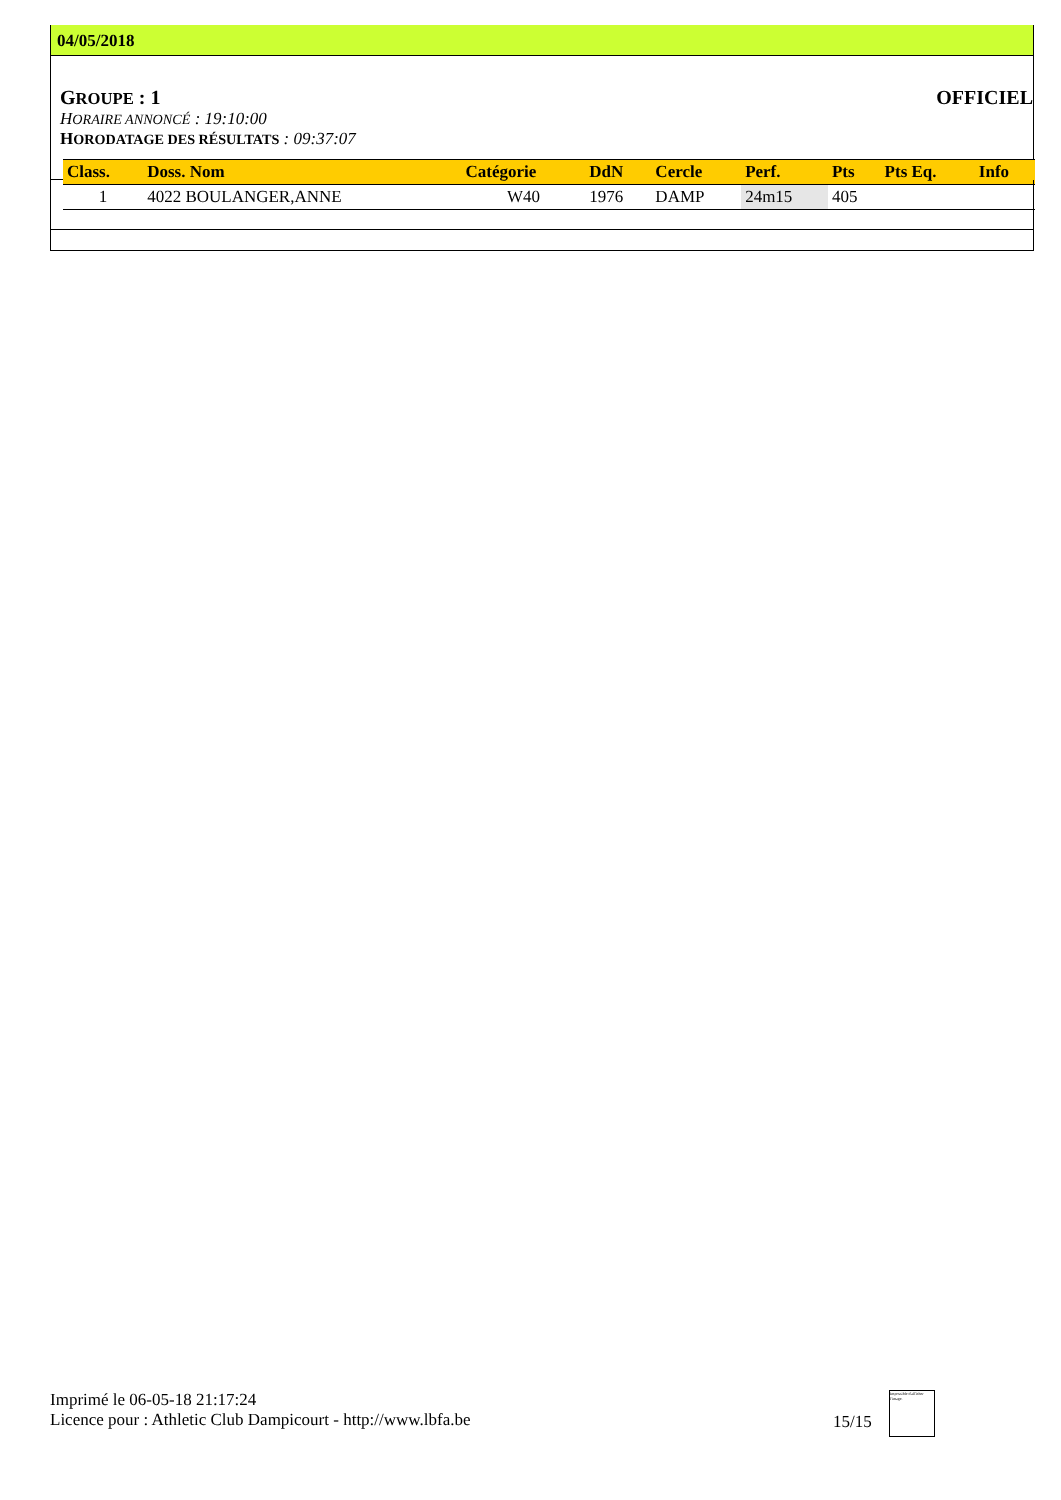04/05/2018
GROUPE : 1 OFFICIEL
HORAIRE ANNONCÉ : 19:10:00
HORODATAGE DES RÉSULTATS : 09:37:07
| Class. | Doss. Nom | Catégorie | DdN | Cercle | Perf. | Pts | Pts Eq. | Info |
| --- | --- | --- | --- | --- | --- | --- | --- | --- |
| 1 | 4022 BOULANGER,ANNE | W40 | 1976 | DAMP | 24m15 | 405 | | |
Imprimé le 06-05-18 21:17:24
Licence pour : Athletic Club Dampicourt - http://www.lbfa.be
15/15
Impossible d'afficher l'image.